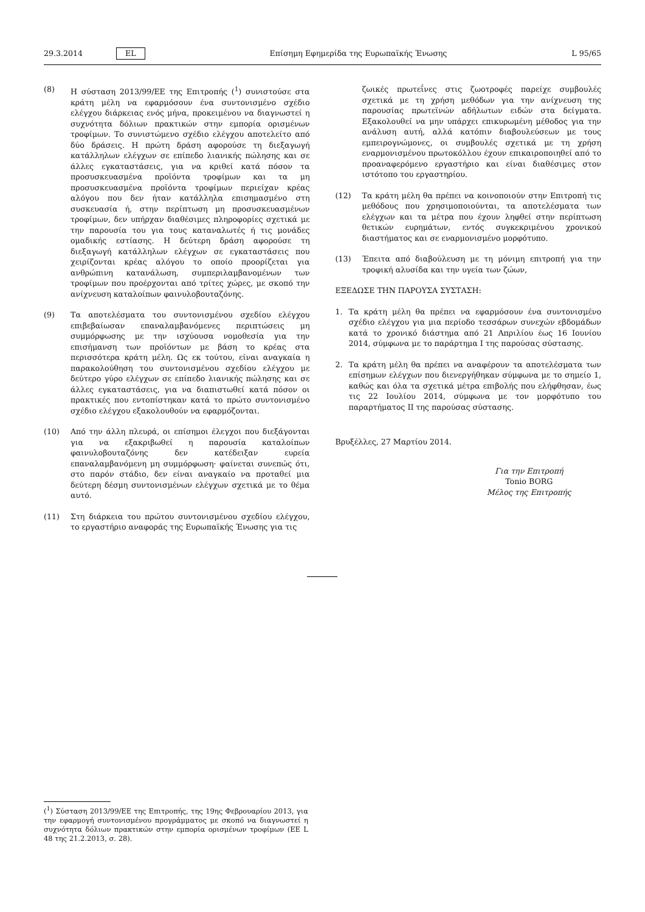29.3.2014 EL Επίσημη Εφημερίδα της Ευρωπαϊκής Ένωσης L 95/65
(8) Η σύσταση 2013/99/ΕΕ της Επιτροπής (<sup>1</sup>) συνιστούσε στα κράτη μέλη να εφαρμόσουν ένα συντονισμένο σχέδιο ελέγχου διάρκειας ενός μήνα, προκειμένου να διαγνωστεί η συχνότητα δόλιων πρακτικών στην εμπορία ορισμένων τροφίμων. Το συνιστώμενο σχέδιο ελέγχου αποτελείτο από δύο δράσεις. Η πρώτη δράση αφορούσε τη διεξαγωγή κατάλληλων ελέγχων σε επίπεδο λιανικής πώλησης και σε άλλες εγκαταστάσεις, για να κριθεί κατά πόσον τα προσυσκευασμένα προϊόντα τροφίμων και τα μη προσυσκευασμένα προϊόντα τροφίμων περιείχαν κρέας αλόγου που δεν ήταν κατάλληλα επισημασμένο στη συσκευασία ή, στην περίπτωση μη προσυσκευασμένων τροφίμων, δεν υπήρχαν διαθέσιμες πληροφορίες σχετικά με την παρουσία του για τους καταναλωτές ή τις μονάδες ομαδικής εστίασης. Η δεύτερη δράση αφορούσε τη διεξαγωγή κατάλληλων ελέγχων σε εγκαταστάσεις που χειρίζονται κρέας αλόγου το οποίο προορίζεται για ανθρώπινη κατανάλωση, συμπεριλαμβανομένων των τροφίμων που προέρχονται από τρίτες χώρες, με σκοπό την ανίχνευση καταλοίπων φαινυλοβουταζόνης.
(9) Τα αποτελέσματα του συντονισμένου σχεδίου ελέγχου επιβεβαίωσαν επαναλαμβανόμενες περιπτώσεις μη συμμόρφωσης με την ισχύουσα νομοθεσία για την επισήμανση των προϊόντων με βάση το κρέας στα περισσότερα κράτη μέλη. Ως εκ τούτου, είναι αναγκαία η παρακολούθηση του συντονισμένου σχεδίου ελέγχου με δεύτερο γύρο ελέγχων σε επίπεδο λιανικής πώλησης και σε άλλες εγκαταστάσεις, για να διαπιστωθεί κατά πόσον οι πρακτικές που εντοπίστηκαν κατά το πρώτο συντονισμένο σχέδιο ελέγχου εξακολουθούν να εφαρμόζονται.
(10) Από την άλλη πλευρά, οι επίσημοι έλεγχοι που διεξάγονται για να εξακριβωθεί η παρουσία καταλοίπων φαινυλοβουταζόνης δεν κατέδειξαν ευρεία επαναλαμβανόμενη μη συμμόρφωση· φαίνεται συνεπώς ότι, στο παρόν στάδιο, δεν είναι αναγκαίο να προταθεί μια δεύτερη δέσμη συντονισμένων ελέγχων σχετικά με το θέμα αυτό.
(11) Στη διάρκεια του πρώτου συντονισμένου σχεδίου ελέγχου, το εργαστήριο αναφοράς της Ευρωπαϊκής Ένωσης για τις
ζωικές πρωτεΐνες στις ζωοτροφές παρείχε συμβουλές σχετικά με τη χρήση μεθόδων για την ανίχνευση της παρουσίας πρωτεϊνών αδήλωτων ειδών στα δείγματα. Εξακολουθεί να μην υπάρχει επικυρωμένη μέθοδος για την ανάλυση αυτή, αλλά κατόπιν διαβουλεύσεων με τους εμπειρογνώμονες, οι συμβουλές σχετικά με τη χρήση εναρμονισμένου πρωτοκόλλου έχουν επικαιροποιηθεί από το προαναφερόμενο εργαστήριο και είναι διαθέσιμες στον ιστότοπο του εργαστηρίου.
(12) Τα κράτη μέλη θα πρέπει να κοινοποιούν στην Επιτροπή τις μεθόδους που χρησιμοποιούνται, τα αποτελέσματα των ελέγχων και τα μέτρα που έχουν ληφθεί στην περίπτωση θετικών ευρημάτων, εντός συγκεκριμένου χρονικού διαστήματος και σε εναρμονισμένο μορφότυπο.
(13) Έπειτα από διαβούλευση με τη μόνιμη επιτροπή για την τροφική αλυσίδα και την υγεία των ζώων,
ΕΞΕΔΩΣΕ ΤΗΝ ΠΑΡΟΥΣΑ ΣΥΣΤΑΣΗ:
1. Τα κράτη μέλη θα πρέπει να εφαρμόσουν ένα συντονισμένο σχέδιο ελέγχου για μια περίοδο τεσσάρων συνεχών εβδομάδων κατά το χρονικό διάστημα από 21 Απριλίου έως 16 Ιουνίου 2014, σύμφωνα με το παράρτημα I της παρούσας σύστασης.
2. Τα κράτη μέλη θα πρέπει να αναφέρουν τα αποτελέσματα των επίσημων ελέγχων που διενεργήθηκαν σύμφωνα με το σημείο 1, καθώς και όλα τα σχετικά μέτρα επιβολής που ελήφθησαν, έως τις 22 Ιουλίου 2014, σύμφωνα με τον μορφότυπο του παραρτήματος II της παρούσας σύστασης.
Βρυξέλλες, 27 Μαρτίου 2014.
Για την Επιτροπή
Tonio BORG
Μέλος της Επιτροπής
(<sup>1</sup>) Σύσταση 2013/99/ΕΕ της Επιτροπής, της 19ης Φεβρουαρίου 2013, για την εφαρμογή συντονισμένου προγράμματος με σκοπό να διαγνωστεί η συχνότητα δόλιων πρακτικών στην εμπορία ορισμένων τροφίμων (ΕΕ L 48 της 21.2.2013, σ. 28).